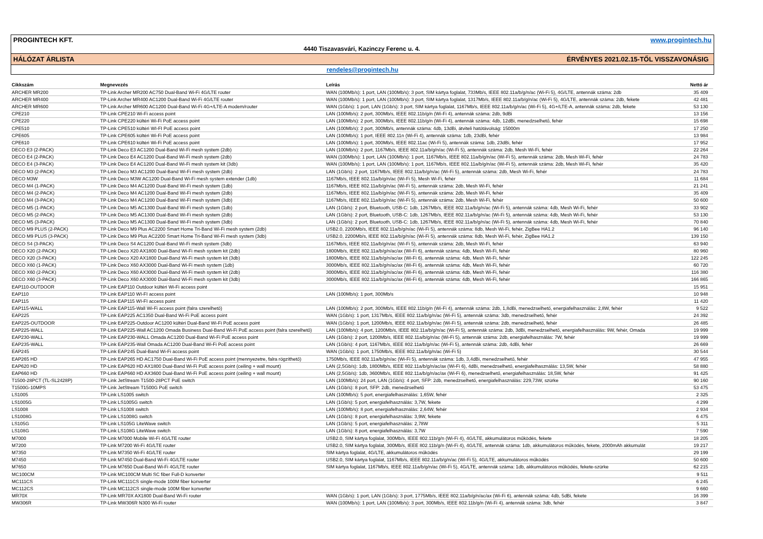PROGINTECH KFT. 4440 Tiszavasvári, Kazinczy Ferenc u. 4. www.progintech.hu
HÁLÓZAT ÁRLISTA ÉRVÉNYES 2021.02.15-TŐL VISSZAVONÁSIG
rendeles@progintech.hu
| Cikkszám | Megnevezés | Leírás | Nettó ár |
| --- | --- | --- | --- |
| ARCHER MR200 | TP-Link Archer MR200 AC750 Dual-Band Wi-Fi 4G/LTE router | WAN (100Mb/s): 1 port, LAN (100Mb/s): 3 port, SIM kártya foglalat, 733Mb/s, IEEE 802.11a/b/g/n/ac (Wi-Fi 5), 4G/LTE, antennák száma: 2db | 35 409 |
| ARCHER MR400 | TP-Link Archer MR400 AC1200 Dual-Band Wi-Fi 4G/LTE router | WAN (100Mb/s): 1 port, LAN (100Mb/s): 3 port, SIM kártya foglalat, 1317Mb/s, IEEE 802.11a/b/g/n/ac (Wi-Fi 5), 4G/LTE, antennák száma: 2db, fekete | 42 481 |
| ARCHER MR600 | TP-Link Archer MR600 AC1200 Dual-Band Wi-Fi 4G+/LTE-A modem/router | WAN (1Gb/s): 1 port, LAN (1Gb/s): 3 port, SIM kártya foglalat, 1167Mb/s, IEEE 802.11a/b/g/n/ac (Wi-Fi 5), 4G+/LTE-A, antennák száma: 2db, fekete | 53 130 |
| CPE210 | TP-Link CPE210 Wi-Fi access point | LAN (100Mb/s): 2 port, 300Mb/s, IEEE 802.11b/g/n (Wi-Fi 4), antennák száma: 2db, 9dBi | 13 156 |
| CPE220 | TP-Link CPE220 kültéri Wi-Fi PoE access point | LAN (100Mb/s): 2 port, 300Mb/s, IEEE 802.11b/g/n (Wi-Fi 4), antennák száma: 4db, 12dBi, menedzselhető, fehér | 15 698 |
| CPE510 | TP-Link CPE510 kültéri WI-FI PoE access point | LAN (100Mb/s): 2 port, 300Mb/s, antennák száma: 4db, 13dBi, átviteli hatótávolság: 15000m | 17 250 |
| CPE605 | TP-Link CPE605 kültéri Wi-Fi PoE access point | LAN (100Mb/s): 1 port, IEEE 802.11n (Wi-Fi 4), antennák száma: 1db, 23dBi, fehér | 13 984 |
| CPE610 | TP-Link CPE610 kültéri Wi-Fi PoE access point | LAN (100Mb/s): 1 port, 300Mb/s, IEEE 802.11ac (Wi-Fi 5), antennák száma: 1db, 23dBi, fehér | 17 952 |
| DECO E3 (2-PACK) | TP-Link Deco E3 AC1200 Dual-Band Wi-Fi mesh system (2db) | LAN (100Mb/s): 2 port, 1167Mb/s, IEEE 802.11a/b/g/n/ac (Wi-Fi 5), antennák száma: 2db, Mesh Wi-Fi, fehér | 22 264 |
| DECO E4 (2-PACK) | TP-Link Deco E4 AC1200 Dual-Band Wi-Fi mesh system (2db) | WAN (100Mb/s): 1 port, LAN (100Mb/s): 1 port, 1167Mb/s, IEEE 802.11a/b/g/n/ac (Wi-Fi 5), antennák száma: 2db, Mesh Wi-Fi, fehér | 24 783 |
| DECO E4 (3-PACK) | TP-Link Deco E4 AC1200 Dual-Band Wi-Fi mesh system kit (3db) | WAN (100Mb/s): 1 port, LAN (100Mb/s): 1 port, 1167Mb/s, IEEE 802.11a/b/g/n/ac (Wi-Fi 5), antennák száma: 2db, Mesh Wi-Fi, fehér | 35 420 |
| DECO M3 (2-PACK) | TP-Link Deco M3 AC1200 Dual-Band Wi-Fi mesh system (2db) | LAN (1Gb/s): 2 port, 1167Mb/s, IEEE 802.11a/b/g/n/ac (Wi-Fi 5), antennák száma: 2db, Mesh Wi-Fi, fehér | 24 783 |
| DECO M3W | TP-Link Deco M3W AC1200 Dual-Band Wi-Fi mesh system extender (1db) | 1167Mb/s, IEEE 802.11a/b/g/n/ac (Wi-Fi 5), Mesh Wi-Fi, fehér | 11 684 |
| DECO M4 (1-PACK) | TP-Link Deco M4 AC1200 Dual-Band Wi-Fi mesh system (1db) | 1167Mb/s, IEEE 802.11a/b/g/n/ac (Wi-Fi 5), antennák száma: 2db, Mesh Wi-Fi, fehér | 21 241 |
| DECO M4 (2-PACK) | TP-Link Deco M4 AC1200 Dual-Band Wi-Fi mesh system (2db) | 1167Mb/s, IEEE 802.11a/b/g/n/ac (Wi-Fi 5), antennák száma: 2db, Mesh Wi-Fi, fehér | 35 409 |
| DECO M4 (3-PACK) | TP-Link Deco M4 AC1200 Dual-Band Wi-Fi mesh system (3db) | 1167Mb/s, IEEE 802.11a/b/g/n/ac (Wi-Fi 5), antennák száma: 2db, Mesh Wi-Fi, fehér | 50 600 |
| DECO M5 (1-PACK) | TP-Link Deco M5 AC1300 Dual-Band Wi-Fi mesh system (1db) | LAN (1Gb/s): 2 port, Bluetooth, USB-C: 1db, 1267Mb/s, IEEE 802.11a/b/g/n/ac (Wi-Fi 5), antennák száma: 4db, Mesh Wi-Fi, fehér | 33 902 |
| DECO M5 (2-PACK) | TP-Link Deco M5 AC1300 Dual-Band Wi-Fi mesh system (2db) | LAN (1Gb/s): 2 port, Bluetooth, USB-C: 1db, 1267Mb/s, IEEE 802.11a/b/g/n/ac (Wi-Fi 5), antennák száma: 4db, Mesh Wi-Fi, fehér | 53 130 |
| DECO M5 (3-PACK) | TP-Link Deco M5 AC1300 Dual-Band Wi-Fi mesh system (3db) | LAN (1Gb/s): 2 port, Bluetooth, USB-C: 1db, 1267Mb/s, IEEE 802.11a/b/g/n/ac (Wi-Fi 5), antennák száma: 4db, Mesh Wi-Fi, fehér | 70 840 |
| DECO M9 PLUS (2-PACK) | TP-Link Deco M9 Plus AC2200 Smart Home Tri-Band Wi-Fi mesh system (2db) | USB2.0, 2200Mb/s, IEEE 802.11a/b/g/n/ac (Wi-Fi 5), antennák száma: 8db, Mesh Wi-Fi, fehér, ZigBee HA1.2 | 96 140 |
| DECO M9 PLUS (3-PACK) | TP-Link Deco M9 Plus AC2200 Smart Home Tri-Band Wi-Fi mesh system (3db) | USB2.0, 2200Mb/s, IEEE 802.11a/b/g/n/ac (Wi-Fi 5), antennák száma: 8db, Mesh Wi-Fi, fehér, ZigBee HA1.2 | 139 150 |
| DECO S4 (3-PACK) | TP-Link Deco S4 AC1200 Dual-Band Wi-Fi mesh system (3db) | 1167Mb/s, IEEE 802.11a/b/g/n/ac (Wi-Fi 5), antennák száma: 2db, Mesh Wi-Fi, fehér | 63 940 |
| DECO X20 (2-PACK) | TP-Link Deco X20 AX1800 Dual-Band Wi-Fi mesh system kit (2db) | 1800Mb/s, IEEE 802.11a/b/g/n/ac/ax (Wi-Fi 6), antennák száma: 4db, Mesh Wi-Fi, fehér | 80 960 |
| DECO X20 (3-PACK) | TP-Link Deco X20 AX1800 Dual-Band Wi-Fi mesh system kit (3db) | 1800Mb/s, IEEE 802.11a/b/g/n/ac/ax (Wi-Fi 6), antennák száma: 4db, Mesh Wi-Fi, fehér | 122 245 |
| DECO X60 (1-PACK) | TP-Link Deco X60 AX3000 Dual-Band Wi-Fi mesh system (1db) | 3000Mb/s, IEEE 802.11a/b/g/n/ac/ax (Wi-Fi 6), antennák száma: 4db, Mesh Wi-Fi, fehér | 60 720 |
| DECO X60 (2-PACK) | TP-Link Deco X60 AX3000 Dual-Band Wi-Fi mesh system kit (2db) | 3000Mb/s, IEEE 802.11a/b/g/n/ac/ax (Wi-Fi 6), antennák száma: 4db, Mesh Wi-Fi, fehér | 116 380 |
| DECO X60 (3-PACK) | TP-Link Deco X60 AX3000 Dual-Band Wi-Fi mesh system kit (3db) | 3000Mb/s, IEEE 802.11a/b/g/n/ac/ax (Wi-Fi 6), antennák száma: 4db, Mesh Wi-Fi, fehér | 166 865 |
| EAP110-OUTDOOR | TP-Link EAP110 Outdoor kültéri Wi-Fi access point | | 15 951 |
| EAP110 | TP-Link EAP110 WI-FI access point | LAN (100Mb/s): 1 port, 300Mb/s | 10 948 |
| EAP115 | TP-Link EAP115 WI-FI access point | | 11 420 |
| EAP115-WALL | TP-Link EAP115-Wall Wi-Fi access point (falra szerelhető) | LAN (100Mb/s): 2 port, 300Mb/s, IEEE 802.11b/g/n (Wi-Fi 4), antennák száma: 2db, 1,8dBi, menedzselhető, energiafelhasználás: 2,8W, fehér | 9 522 |
| EAP225 | TP-Link EAP225 AC1350 Dual-Band Wi-Fi PoE access point | WAN (1Gb/s): 1 port, 1317Mb/s, IEEE 802.11a/b/g/n/ac (Wi-Fi 5), antennák száma: 3db, menedzselhető, fehér | 24 392 |
| EAP225-OUTDOOR | TP-Link EAP225-Outdoor AC1200 kültéri Dual-Band Wi-Fi PoE access point | WAN (1Gb/s): 1 port, 1200Mb/s, IEEE 802.11a/b/g/n/ac (Wi-Fi 5), antennák száma: 2db, menedzselhető, fehér | 26 485 |
| EAP225-WALL | TP-Link EAP225-Wall AC1200 Omada Business Dual-Band Wi-Fi PoE access point (falra szerelhető) | LAN (100Mb/s): 4 port, 1200Mb/s, IEEE 802.11a/b/g/n/ac (Wi-Fi 5), antennák száma: 2db, 3dBi, menedzselhető, energiafelhasználás: 9W, fehér, Omada | 19 999 |
| EAP230-WALL | TP-Link EAP230-WALL Omada AC1200 Dual-Band Wi-Fi PoE access point | LAN (1Gb/s): 2 port, 1200Mb/s, IEEE 802.11a/b/g/n/ac (Wi-Fi 5), antennák száma: 2db, energiafelhasználás: 7W, fehér | 19 999 |
| EAP235-WALL | TP-Link EAP235-Wall Omada AC1200 Dual-Band Wi-Fi PoE access point | LAN (1Gb/s): 4 port, 1167Mb/s, IEEE 802.11a/b/g/n/ac (Wi-Fi 5), antennák száma: 2db, 4dBi, fehér | 26 669 |
| EAP245 | TP-Link EAP245 Dual-Band Wi-Fi access point | WAN (1Gb/s): 1 port, 1750Mb/s, IEEE 802.11a/b/g/n/ac (Wi-Fi 5) | 30 544 |
| EAP265 HD | TP-Link EAP265 HD AC1750 Dual-Band Wi-Fi PoE access point (mennyezetre, falra rögzíthető) | 1750Mb/s, IEEE 802.11a/b/g/n/ac (Wi-Fi 5), antennák száma: 1db, 3,4dBi, menedzselhető, fehér | 47 955 |
| EAP620 HD | TP-Link EAP620 HD AX1800 Dual-Band Wi-Fi PoE access point (ceiling + wall mount) | LAN (2,5Gb/s): 1db, 1800Mb/s, IEEE 802.11a/b/g/n/ac/ax (Wi-Fi 6), 4dBi, menedzselhető, energiafelhasználás: 13,5W, fehér | 58 880 |
| EAP660 HD | TP-Link EAP660 HD AX3600 Dual-Band Wi-Fi PoE access point (ceiling + wall mount) | LAN (2,5Gb/s): 1db, 3600Mb/s, IEEE 802.11a/b/g/n/ac/ax (Wi-Fi 6), menedzselhető, energiafelhasználás: 18,5W, fehér | 91 425 |
| T1500-28PCT (TL-SL2428P) | TP-Link JetStream T1500-28PCT PoE switch | LAN (100Mb/s): 24 port, LAN (1Gb/s): 4 port, SFP: 2db, menedzselhető, energiafelhasználás: 229,73W, szürke | 90 160 |
| T1500G-10MPS | TP-Link JetStream T1500G PoE switch | LAN (1Gb/s): 8 port, SFP: 2db, menedzselhető | 53 475 |
| LS1005 | TP-Link LS1005 switch | LAN (100Mb/s): 5 port, energiafelhasználás: 1,65W, fehér | 2 325 |
| LS1005G | TP-Link LS1005G switch | LAN (1Gb/s): 5 port, energiafelhasználás: 3,7W, fekete | 4 299 |
| LS1008 | TP-Link LS1008 switch | LAN (100Mb/s): 8 port, energiafelhasználás: 2,64W, fehér | 2 934 |
| LS1008G | TP-Link LS1008G switch | LAN (1Gb/s): 8 port, energiafelhasználás: 3,9W, fekete | 6 475 |
| LS105G | TP-Link LS105G LiteWave switch | LAN (1Gb/s): 5 port, energiafelhasználás: 2,78W | 5 311 |
| LS108G | TP-Link LS108G LiteWave switch | LAN (1Gb/s): 8 port, energiafelhasználás: 3,7W | 7 590 |
| M7000 | TP-Link M7000 Mobile Wi-Fi 4G/LTE router | USB2.0, SIM kártya foglalat, 300Mb/s, IEEE 802.11b/g/n (Wi-Fi 4), 4G/LTE, akkumulátoros működés, fekete | 18 205 |
| M7200 | TP-Link M7200 Wi-Fi 4G/LTE router | USB2.0, SIM kártya foglalat, 300Mb/s, IEEE 802.11b/g/n (Wi-Fi 4), 4G/LTE, antennák száma: 1db, akkumulátoros működés, fekete, 2000mAh akkumulát | 19 217 |
| M7350 | TP-Link M7350 Wi-Fi 4G/LTE router | SIM kártya foglalat, 4G/LTE, akkumulátoros működés | 29 199 |
| M7450 | TP-Link M7450 Dual-Band Wi-Fi 4G/LTE router | USB2.0, SIM kártya foglalat, 1167Mb/s, IEEE 802.11a/b/g/n/ac (Wi-Fi 5), 4G/LTE, akkumulátoros működés | 50 600 |
| M7650 | TP-Link M7650 Dual-Band Wi-Fi 4G/LTE router | SIM kártya foglalat, 1167Mb/s, IEEE 802.11a/b/g/n/ac (Wi-Fi 5), 4G/LTE, antennák száma: 1db, akkumulátoros működés, fekete-szürke | 62 215 |
| MC100CM | TP-Link MC100CM Multi SC fiber Full-D konverter | | 9 511 |
| MC111CS | TP-Link MC111CS single-mode 100M fiber konverter | | 6 245 |
| MC112CS | TP-Link MC112CS single-mode 100M fiber konverter | | 9 660 |
| MR70X | TP-Link MR70X AX1800 Dual-Band Wi-Fi router | WAN (1Gb/s): 1 port, LAN (1Gb/s): 3 port, 1775Mb/s, IEEE 802.11a/b/g/n/ac/ax (Wi-Fi 6), antennák száma: 4db, 5dBi, fekete | 16 399 |
| MW306R | TP-Link MW306R N300 Wi-Fi router | WAN (100Mb/s): 1 port, LAN (100Mb/s): 3 port, 300Mb/s, IEEE 802.11b/g/n (Wi-Fi 4), antennák száma: 3db, fehér | 3 847 |